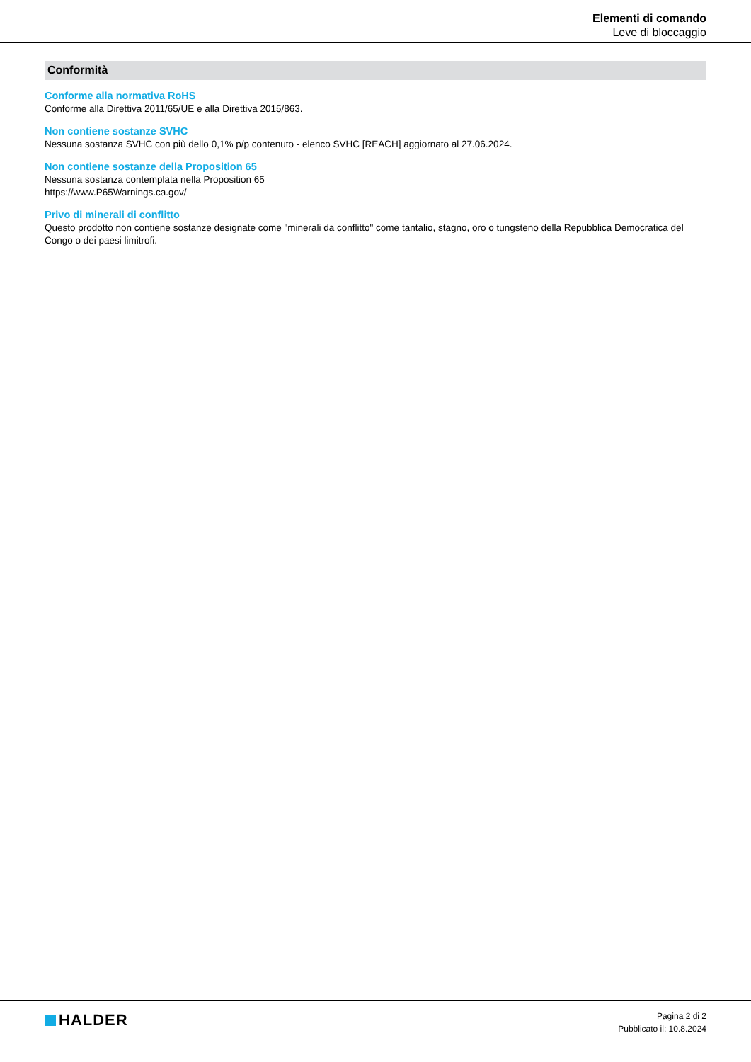Elementi di comando
Leve di bloccaggio
Conformità
Conforme alla normativa RoHS
Conforme alla Direttiva 2011/65/UE e alla Direttiva 2015/863.
Non contiene sostanze SVHC
Nessuna sostanza SVHC con più dello 0,1% p/p contenuto - elenco SVHC [REACH] aggiornato al 27.06.2024.
Non contiene sostanze della Proposition 65
Nessuna sostanza contemplata nella Proposition 65
https://www.P65Warnings.ca.gov/
Privo di minerali di conflitto
Questo prodotto non contiene sostanze designate come "minerali da conflitto" come tantalio, stagno, oro o tungsteno della Repubblica Democratica del Congo o dei paesi limitrofi.
HALDER
Pagina 2 di 2
Pubblicato il: 10.8.2024